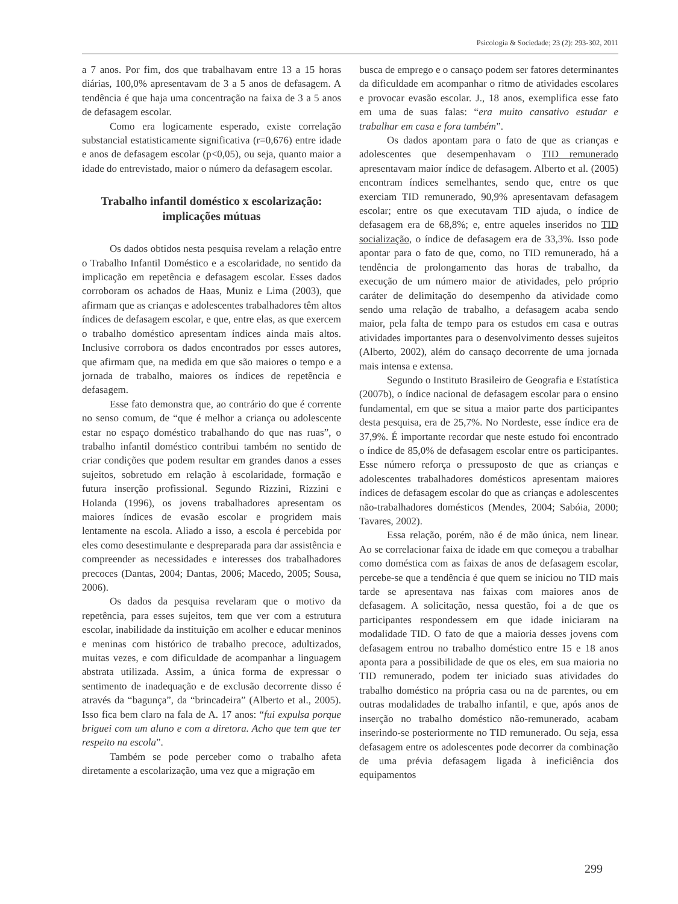Psicologia & Sociedade; 23 (2): 293-302, 2011
a 7 anos. Por fim, dos que trabalhavam entre 13 a 15 horas diárias, 100,0% apresentavam de 3 a 5 anos de defasagem. A tendência é que haja uma concentração na faixa de 3 a 5 anos de defasagem escolar.
Como era logicamente esperado, existe correlação substancial estatisticamente significativa (r=0,676) entre idade e anos de defasagem escolar (p<0,05), ou seja, quanto maior a idade do entrevistado, maior o número da defasagem escolar.
Trabalho infantil doméstico x escolarização: implicações mútuas
Os dados obtidos nesta pesquisa revelam a relação entre o Trabalho Infantil Doméstico e a escolaridade, no sentido da implicação em repetência e defasagem escolar. Esses dados corroboram os achados de Haas, Muniz e Lima (2003), que afirmam que as crianças e adolescentes trabalhadores têm altos índices de defasagem escolar, e que, entre elas, as que exercem o trabalho doméstico apresentam índices ainda mais altos. Inclusive corrobora os dados encontrados por esses autores, que afirmam que, na medida em que são maiores o tempo e a jornada de trabalho, maiores os índices de repetência e defasagem.
Esse fato demonstra que, ao contrário do que é corrente no senso comum, de “que é melhor a criança ou adolescente estar no espaço doméstico trabalhando do que nas ruas”, o trabalho infantil doméstico contribui também no sentido de criar condições que podem resultar em grandes danos a esses sujeitos, sobretudo em relação à escolaridade, formação e futura inserção profissional. Segundo Rizzini, Rizzini e Holanda (1996), os jovens trabalhadores apresentam os maiores índices de evasão escolar e progridem mais lentamente na escola. Aliado a isso, a escola é percebida por eles como desestimulante e despreparada para dar assistência e compreender as necessidades e interesses dos trabalhadores precoces (Dantas, 2004; Dantas, 2006; Macedo, 2005; Sousa, 2006).
Os dados da pesquisa revelaram que o motivo da repetência, para esses sujeitos, tem que ver com a estrutura escolar, inabilidade da instituição em acolher e educar meninos e meninas com histórico de trabalho precoce, adultizados, muitas vezes, e com dificuldade de acompanhar a linguagem abstrata utilizada. Assim, a única forma de expressar o sentimento de inadequação e de exclusão decorrente disso é através da “bagunça”, da “brincadeira” (Alberto et al., 2005). Isso fica bem claro na fala de A. 17 anos: “fui expulsa porque briguei com um aluno e com a diretora. Acho que tem que ter respeito na escola”.
Também se pode perceber como o trabalho afeta diretamente a escolarização, uma vez que a migração em
busca de emprego e o cansaço podem ser fatores determinantes da dificuldade em acompanhar o ritmo de atividades escolares e provocar evasão escolar. J., 18 anos, exemplifica esse fato em uma de suas falas: “era muito cansativo estudar e trabalhar em casa e fora também”.
Os dados apontam para o fato de que as crianças e adolescentes que desempenhavam o TID remunerado apresentavam maior índice de defasagem. Alberto et al. (2005) encontram índices semelhantes, sendo que, entre os que exerciam TID remunerado, 90,9% apresentavam defasagem escolar; entre os que executavam TID ajuda, o índice de defasagem era de 68,8%; e, entre aqueles inseridos no TID socialização, o índice de defasagem era de 33,3%. Isso pode apontar para o fato de que, como, no TID remunerado, há a tendência de prolongamento das horas de trabalho, da execução de um número maior de atividades, pelo próprio caráter de delimitação do desempenho da atividade como sendo uma relação de trabalho, a defasagem acaba sendo maior, pela falta de tempo para os estudos em casa e outras atividades importantes para o desenvolvimento desses sujeitos (Alberto, 2002), além do cansaço decorrente de uma jornada mais intensa e extensa.
Segundo o Instituto Brasileiro de Geografia e Estatística (2007b), o índice nacional de defasagem escolar para o ensino fundamental, em que se situa a maior parte dos participantes desta pesquisa, era de 25,7%. No Nordeste, esse índice era de 37,9%. É importante recordar que neste estudo foi encontrado o índice de 85,0% de defasagem escolar entre os participantes. Esse número reforça o pressuposto de que as crianças e adolescentes trabalhadores domésticos apresentam maiores índices de defasagem escolar do que as crianças e adolescentes não-trabalhadores domésticos (Mendes, 2004; Sabóia, 2000; Tavares, 2002).
Essa relação, porém, não é de mão única, nem linear. Ao se correlacionar faixa de idade em que começou a trabalhar como doméstica com as faixas de anos de defasagem escolar, percebe-se que a tendência é que quem se iniciou no TID mais tarde se apresentava nas faixas com maiores anos de defasagem. A solicitação, nessa questão, foi a de que os participantes respondessem em que idade iniciaram na modalidade TID. O fato de que a maioria desses jovens com defasagem entrou no trabalho doméstico entre 15 e 18 anos aponta para a possibilidade de que os eles, em sua maioria no TID remunerado, podem ter iniciado suas atividades do trabalho doméstico na própria casa ou na de parentes, ou em outras modalidades de trabalho infantil, e que, após anos de inserção no trabalho doméstico não-remunerado, acabam inserindo-se posteriormente no TID remunerado. Ou seja, essa defasagem entre os adolescentes pode decorrer da combinação de uma prévia defasagem ligada à ineficiência dos equipamentos
299